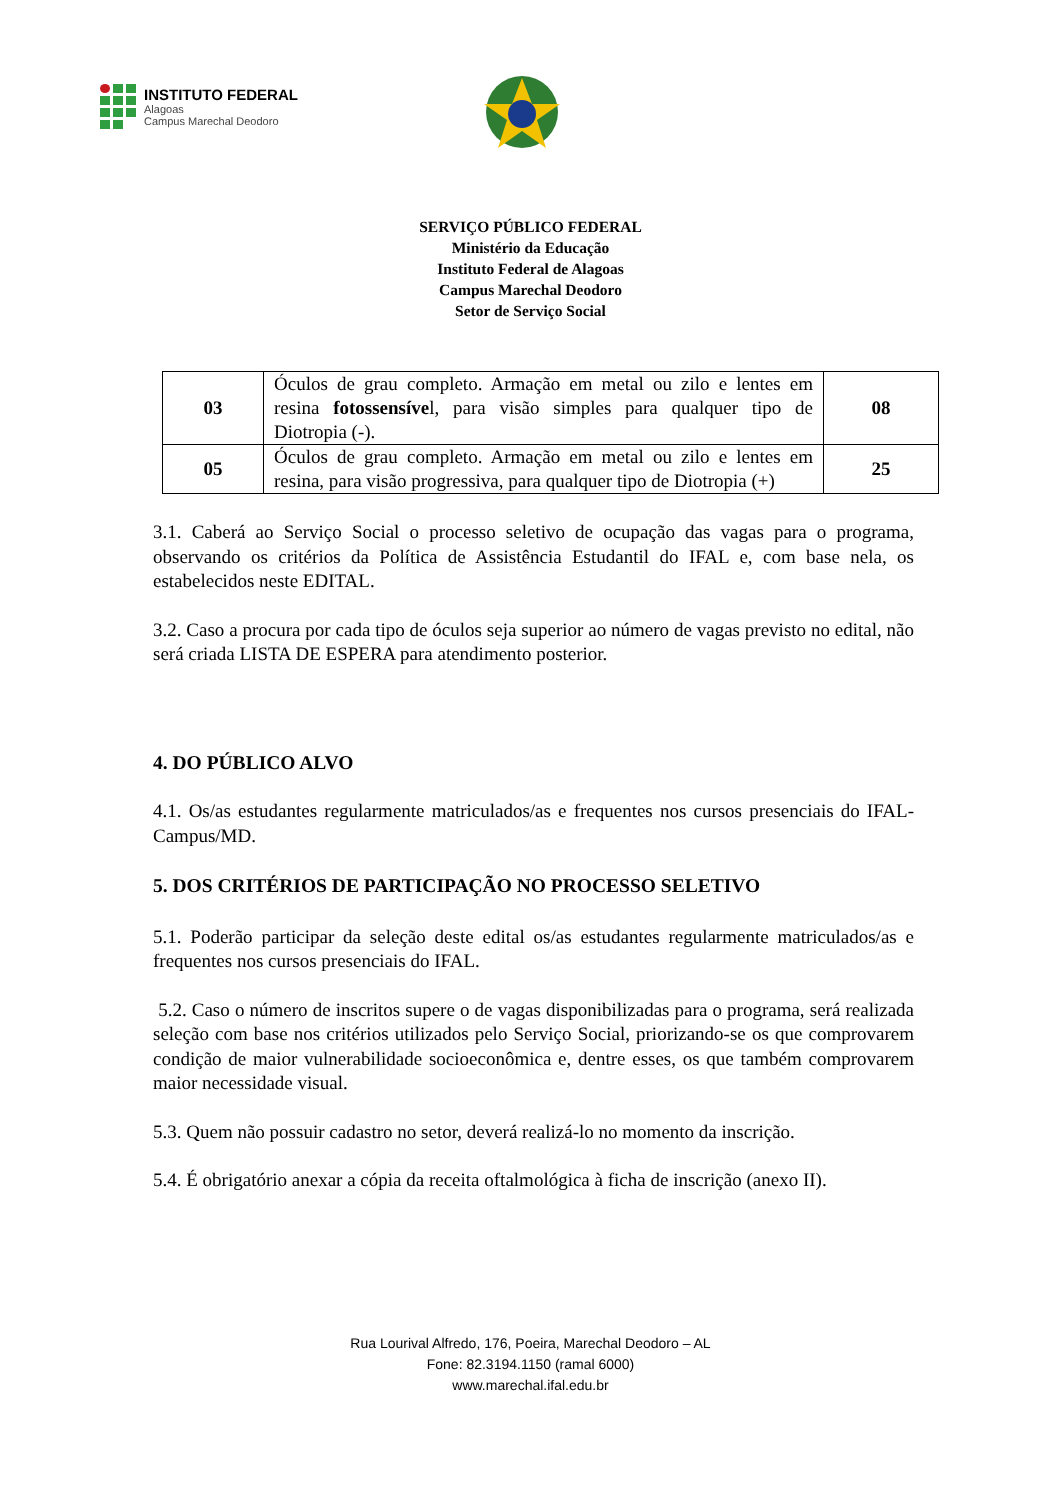INSTITUTO FEDERAL
Alagoas
Campus Marechal Deodoro
SERVIÇO PÚBLICO FEDERAL
Ministério da Educação
Instituto Federal de Alagoas
Campus Marechal Deodoro
Setor de Serviço Social
| 03 | Óculos de grau completo. Armação em metal ou zilo e lentes em resina fotossensíve l, para visão simples para qualquer tipo de Diotropia (-). | 08 |
| 05 | Óculos de grau completo. Armação em metal ou zilo e lentes em resina, para visão progressiva, para qualquer tipo de Diotropia (+) | 25 |
3.1. Caberá ao Serviço Social o processo seletivo de ocupação das vagas para o programa, observando os critérios da Política de Assistência Estudantil do IFAL e, com base nela, os estabelecidos neste EDITAL.
3.2. Caso a procura por cada tipo de óculos seja superior ao número de vagas previsto no edital, não será criada LISTA DE ESPERA para atendimento posterior.
4. DO PÚBLICO ALVO
4.1. Os/as estudantes regularmente matriculados/as e frequentes nos cursos presenciais do IFAL-Campus/MD.
5. DOS CRITÉRIOS DE PARTICIPAÇÃO NO PROCESSO SELETIVO
5.1. Poderão participar da seleção deste edital os/as estudantes regularmente matriculados/as e frequentes nos cursos presenciais do IFAL.
5.2. Caso o número de inscritos supere o de vagas disponibilizadas para o programa, será realizada seleção com base nos critérios utilizados pelo Serviço Social, priorizando-se os que comprovarem condição de maior vulnerabilidade socioeconômica e, dentre esses, os que também comprovarem maior necessidade visual.
5.3. Quem não possuir cadastro no setor, deverá realizá-lo no momento da inscrição.
5.4. É obrigatório anexar a cópia da receita oftalmológica à ficha de inscrição (anexo II).
Rua Lourival Alfredo, 176, Poeira, Marechal Deodoro – AL
Fone: 82.3194.1150 (ramal 6000)
www.marechal.ifal.edu.br